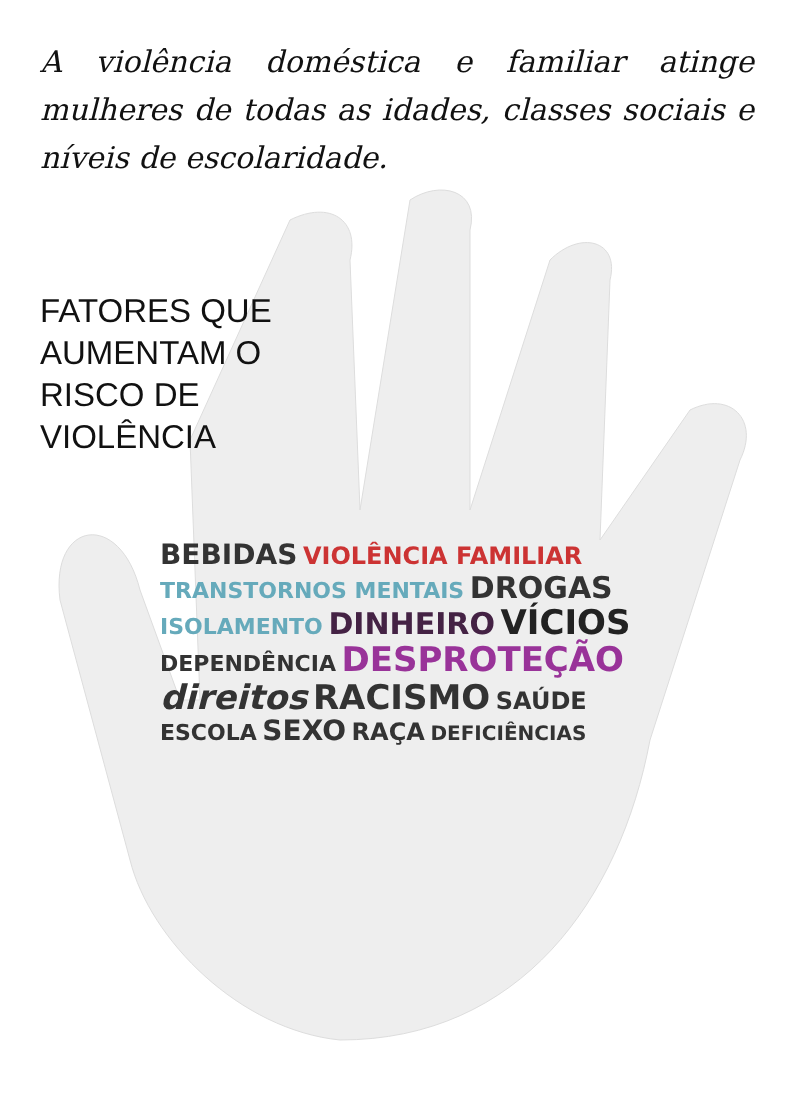A violência doméstica e familiar atinge mulheres de todas as idades, classes sociais e níveis de escolaridade.
FATORES QUE
AUMENTAM O
RISCO DE
VIOLÊNCIA
BEBIDAS VIOLÊNCIA FAMILIAR TRANSTORNOS MENTAIS DROGAS ISOLAMENTO DINHEIRO VÍCIOS DEPENDÊNCIA DESPROTEÇÃO direitos RACISMO SAÚDE ESCOLA SEXO RAÇA DEFICIÊNCIAS